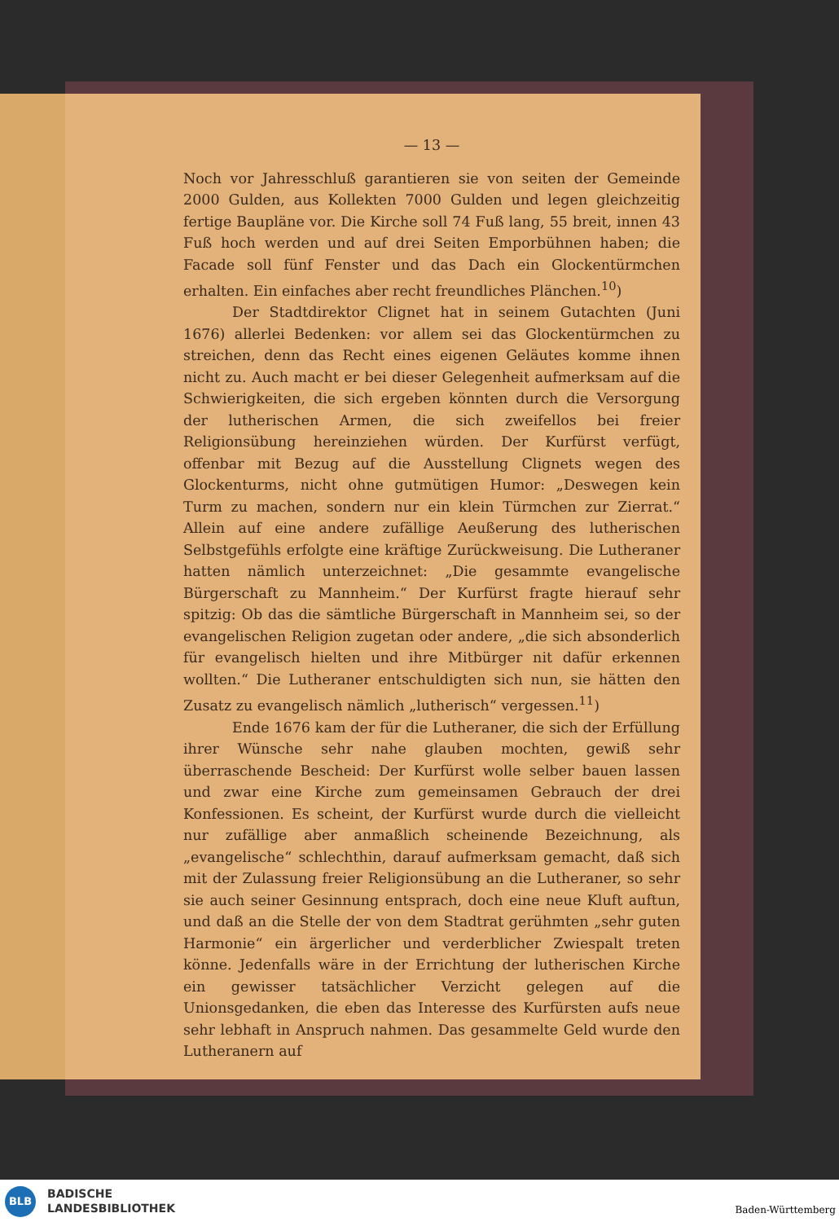— 13 —
Noch vor Jahresschluß garantieren sie von seiten der Gemeinde 2000 Gulden, aus Kollekten 7000 Gulden und legen gleichzeitig fertige Baupläne vor. Die Kirche soll 74 Fuß lang, 55 breit, innen 43 Fuß hoch werden und auf drei Seiten Emporbühnen haben; die Facade soll fünf Fenster und das Dach ein Glockentürmchen erhalten. Ein einfaches aber recht freundliches Plänchen.<sup>10</sup>)
Der Stadtdirektor Clignet hat in seinem Gutachten (Juni 1676) allerlei Bedenken: vor allem sei das Glockentürmchen zu streichen, denn das Recht eines eigenen Geläutes komme ihnen nicht zu. Auch macht er bei dieser Gelegenheit aufmerksam auf die Schwierigkeiten, die sich ergeben könnten durch die Versorgung der lutherischen Armen, die sich zweifellos bei freier Religionsübung hereinziehen würden. Der Kurfürst verfügt, offenbar mit Bezug auf die Ausstellung Clignets wegen des Glockenturms, nicht ohne gutmütigen Humor: „Deswegen kein Turm zu machen, sondern nur ein klein Türmchen zur Zierrat.“ Allein auf eine andere zufällige Aeußerung des lutherischen Selbstgefühls erfolgte eine kräftige Zurückweisung. Die Lutheraner hatten nämlich unterzeichnet: „Die gesammte evangelische Bürgerschaft zu Mannheim.“ Der Kurfürst fragte hierauf sehr spitzig: Ob das die sämtliche Bürgerschaft in Mannheim sei, so der evangelischen Religion zugetan oder andere, „die sich absonderlich für evangelisch hielten und ihre Mitbürger nit dafür erkennen wollten.“ Die Lutheraner entschuldigten sich nun, sie hätten den Zusatz zu evangelisch nämlich „lutherisch“ vergessen.<sup>11</sup>)
Ende 1676 kam der für die Lutheraner, die sich der Erfüllung ihrer Wünsche sehr nahe glauben mochten, gewiß sehr überraschende Bescheid: Der Kurfürst wolle selber bauen lassen und zwar eine Kirche zum gemeinsamen Gebrauch der drei Konfessionen. Es scheint, der Kurfürst wurde durch die vielleicht nur zufällige aber anmaßlich scheinende Bezeichnung, als „evangelische“ schlechthin, darauf aufmerksam gemacht, daß sich mit der Zulassung freier Religionsübung an die Lutheraner, so sehr sie auch seiner Gesinnung entsprach, doch eine neue Kluft auftun, und daß an die Stelle der von dem Stadtrat gerühmten „sehr guten Harmonie“ ein ärgerlicher und verderblicher Zwiespalt treten könne. Jedenfalls wäre in der Errichtung der lutherischen Kirche ein gewisser tatsächlicher Verzicht gelegen auf die Unionsgedanken, die eben das Interesse des Kurfürsten aufs neue sehr lebhaft in Anspruch nahmen. Das gesammelte Geld wurde den Lutheranern auf
BLB
BADISCHE
LANDESBIBLIOTHEK
Baden-Württemberg